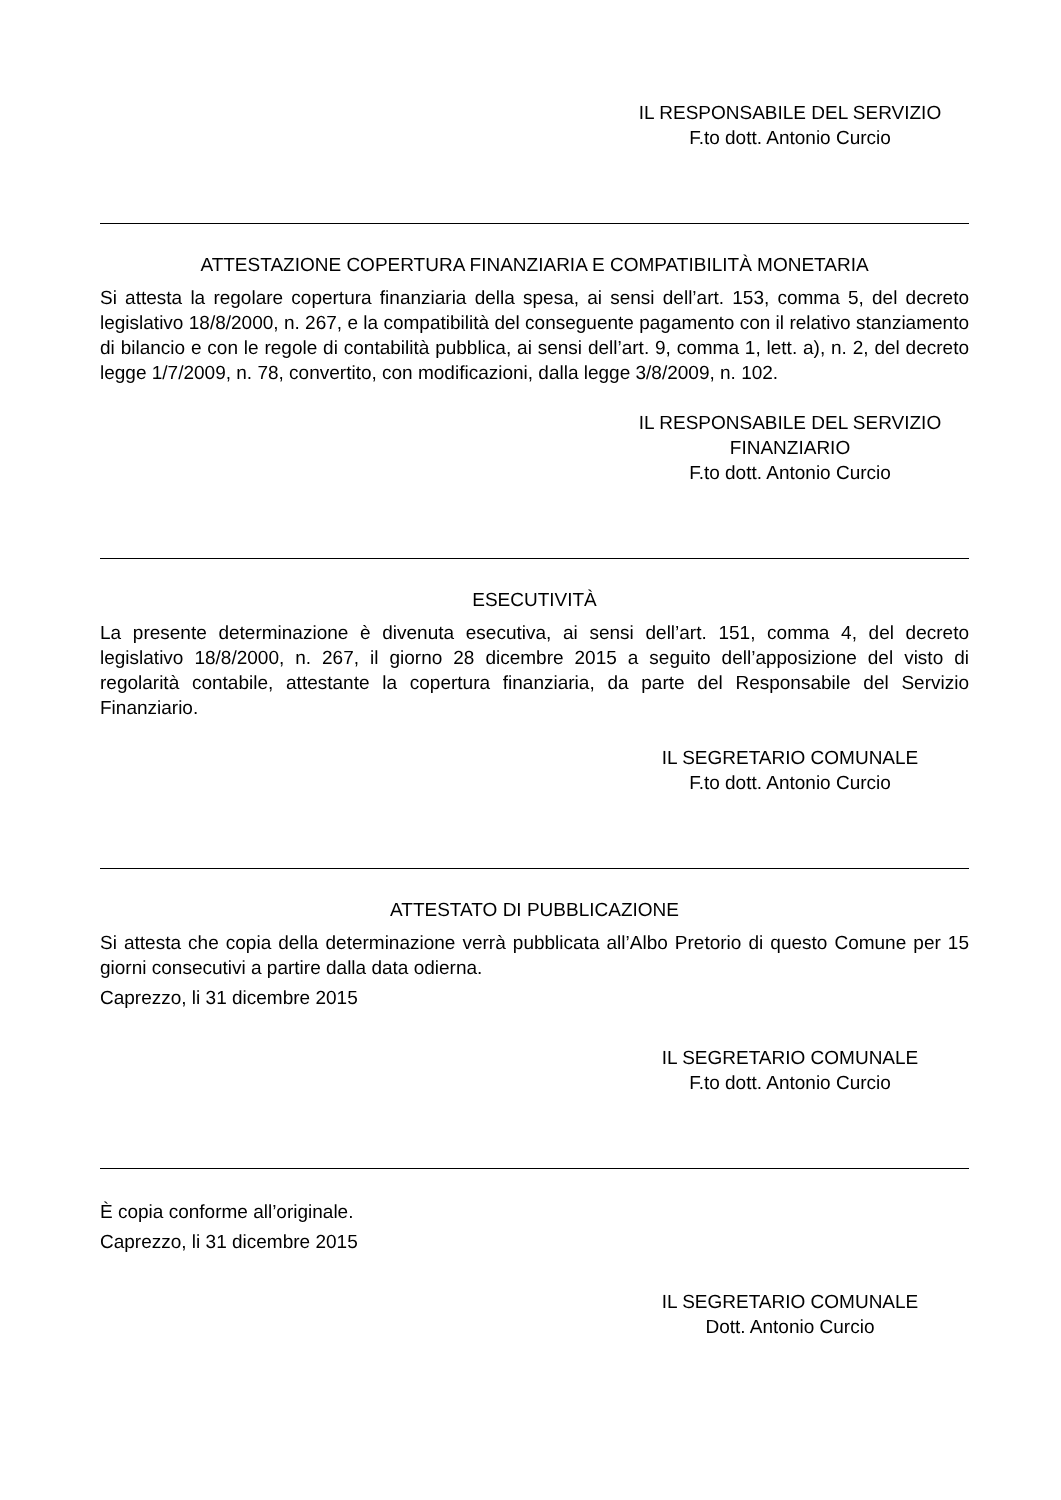IL RESPONSABILE DEL SERVIZIO
F.to dott. Antonio Curcio
ATTESTAZIONE COPERTURA FINANZIARIA E COMPATIBILITÀ MONETARIA
Si attesta la regolare copertura finanziaria della spesa, ai sensi dell’art. 153, comma 5, del decreto legislativo 18/8/2000, n. 267, e la compatibilità del conseguente pagamento con il relativo stanziamento di bilancio e con le regole di contabilità pubblica, ai sensi dell’art. 9, comma 1, lett. a), n. 2, del decreto legge 1/7/2009, n. 78, convertito, con modificazioni, dalla legge 3/8/2009, n. 102.
IL RESPONSABILE DEL SERVIZIO
FINANZIARIO
F.to dott. Antonio Curcio
ESECUTIVITÀ
La presente determinazione è divenuta esecutiva, ai sensi dell’art. 151, comma 4, del decreto legislativo 18/8/2000, n. 267, il giorno 28 dicembre 2015 a seguito dell’apposizione del visto di regolarità contabile, attestante la copertura finanziaria, da parte del Responsabile del Servizio Finanziario.
IL SEGRETARIO COMUNALE
F.to dott. Antonio Curcio
ATTESTATO DI PUBBLICAZIONE
Si attesta che copia della determinazione verrà pubblicata all’Albo Pretorio di questo Comune per 15 giorni consecutivi a partire dalla data odierna.
Caprezzo, li 31 dicembre 2015
IL SEGRETARIO COMUNALE
F.to dott. Antonio Curcio
È copia conforme all’originale.
Caprezzo, li 31 dicembre 2015
IL SEGRETARIO COMUNALE
Dott. Antonio Curcio